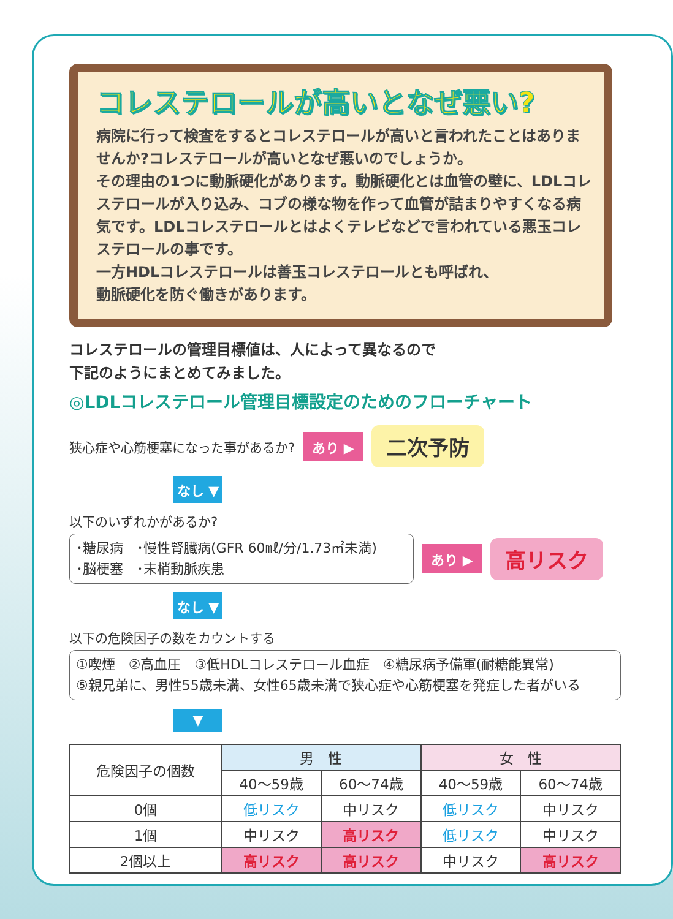コレステロールが高いとなぜ悪い?
病院に行って検査をするとコレステロールが高いと言われたことはありませんか?コレステロールが高いとなぜ悪いのでしょうか。
その理由の1つに動脈硬化があります。動脈硬化とは血管の壁に、LDLコレステロールが入り込み、コブの様な物を作って血管が詰まりやすくなる病気です。LDLコレステロールとはよくテレビなどで言われている悪玉コレステロールの事です。
一方HDLコレステロールは善玉コレステロールとも呼ばれ、
動脈硬化を防ぐ働きがあります。
コレステロールの管理目標値は、人によって異なるので
下記のようにまとめてみました。
◎LDLコレステロール管理目標設定のためのフローチャート
狭心症や心筋梗塞になった事があるか? あり ▶ 二次予防
なし ▼
以下のいずれかがあるか?
･糖尿病　･慢性腎臓病(GFR 60㎖/分/1.73㎡未満)
･脳梗塞　･末梢動脈疾患
あり ▶ 高リスク
なし ▼
以下の危険因子の数をカウントする
①喫煙　②高血圧　③低HDLコレステロール血症　④糖尿病予備軍(耐糖能異常)
⑤親兄弟に、男性55歳未満、女性65歳未満で狭心症や心筋梗塞を発症した者がいる
▼
| 危険因子の個数 | 男 性 | | 女 性 | |
| --- | --- | --- | --- | --- |
| | 40〜59歳 | 60〜74歳 | 40〜59歳 | 60〜74歳 |
| 0個 | 低リスク | 中リスク | 低リスク | 中リスク |
| 1個 | 中リスク | 高リスク | 低リスク | 中リスク |
| 2個以上 | 高リスク | 高リスク | 中リスク | 高リスク |